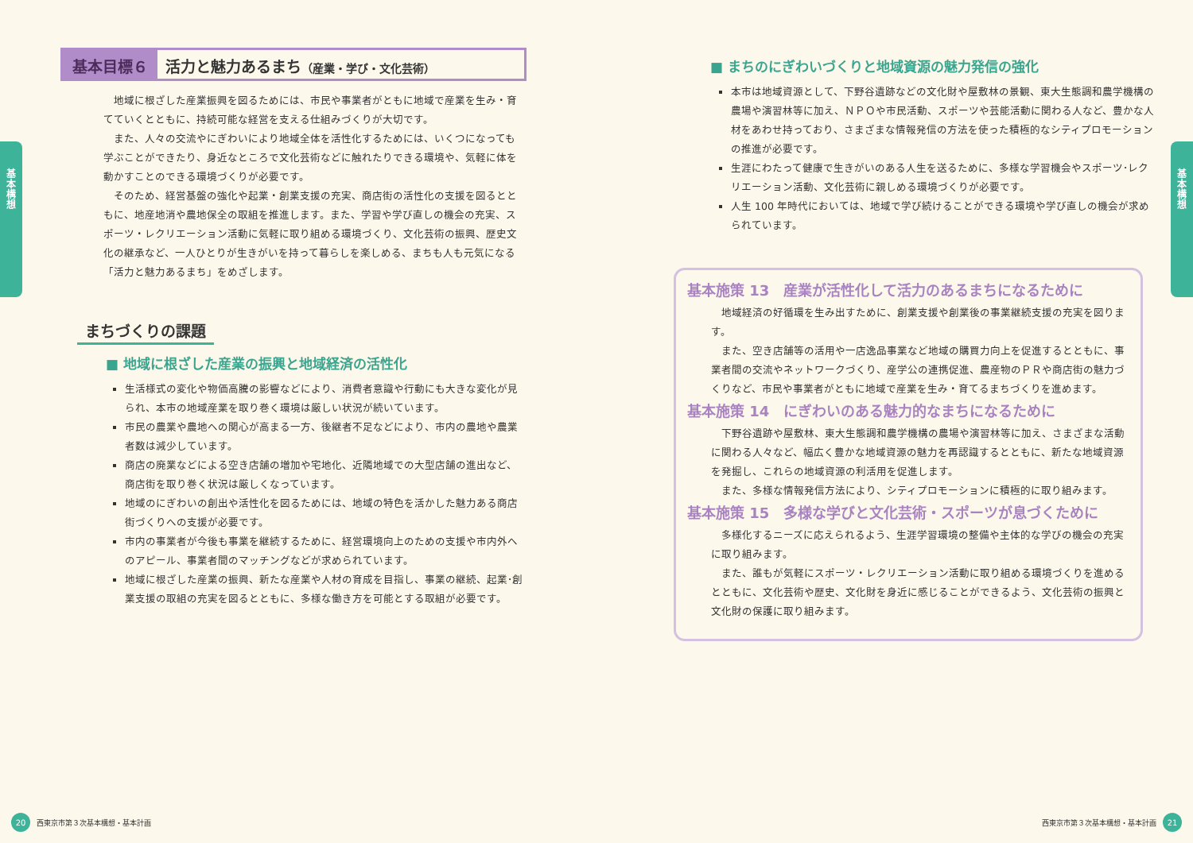基
本
構
想
基本目標６ 活力と魅力あるまち（産業・学び・文化芸術）
地域に根ざした産業振興を図るためには、市民や事業者がともに地域で産業を生み・育てていくとともに、持続可能な経営を支える仕組みづくりが大切です。
また、人々の交流やにぎわいにより地域全体を活性化するためには、いくつになっても学ぶことができたり、身近なところで文化芸術などに触れたりできる環境や、気軽に体を動かすことのできる環境づくりが必要です。
そのため、経営基盤の強化や起業・創業支援の充実、商店街の活性化の支援を図るとともに、地産地消や農地保全の取組を推進します。また、学習や学び直しの機会の充実、スポーツ・レクリエーション活動に気軽に取り組める環境づくり、文化芸術の振興、歴史文化の継承など、一人ひとりが生きがいを持って暮らしを楽しめる、まちも人も元気になる「活力と魅力あるまち」をめざします。
まちづくりの課題
■ 地域に根ざした産業の振興と地域経済の活性化
生活様式の変化や物価高騰の影響などにより、消費者意識や行動にも大きな変化が見られ、本市の地域産業を取り巻く環境は厳しい状況が続いています。
市民の農業や農地への関心が高まる一方、後継者不足などにより、市内の農地や農業者数は減少しています。
商店の廃業などによる空き店舗の増加や宅地化、近隣地域での大型店舗の進出など、商店街を取り巻く状況は厳しくなっています。
地域のにぎわいの創出や活性化を図るためには、地域の特色を活かした魅力ある商店街づくりへの支援が必要です。
市内の事業者が今後も事業を継続するために、経営環境向上のための支援や市内外へのアピール、事業者間のマッチングなどが求められています。
地域に根ざした産業の振興、新たな産業や人材の育成を目指し、事業の継続、起業･創業支援の取組の充実を図るとともに、多様な働き方を可能とする取組が必要です。
20
西東京市第３次基本構想・基本計画
基
本
構
想
■ まちのにぎわいづくりと地域資源の魅力発信の強化
本市は地域資源として、下野谷遺跡などの文化財や屋敷林の景観、東大生態調和農学機構の農場や演習林等に加え、ＮＰＯや市民活動、スポーツや芸能活動に関わる人など、豊かな人材をあわせ持っており、さまざまな情報発信の方法を使った積極的なシティプロモーションの推進が必要です。
生涯にわたって健康で生きがいのある人生を送るために、多様な学習機会やスポーツ･レクリエーション活動、文化芸術に親しめる環境づくりが必要です。
人生 100 年時代においては、地域で学び続けることができる環境や学び直しの機会が求められています。
基本施策 13　産業が活性化して活力のあるまちになるために
地域経済の好循環を生み出すために、創業支援や創業後の事業継続支援の充実を図ります。
また、空き店舗等の活用や一店逸品事業など地域の購買力向上を促進するとともに、事業者間の交流やネットワークづくり、産学公の連携促進、農産物のＰＲや商店街の魅力づくりなど、市民や事業者がともに地域で産業を生み・育てるまちづくりを進めます。
基本施策 14　にぎわいのある魅力的なまちになるために
下野谷遺跡や屋敷林、東大生態調和農学機構の農場や演習林等に加え、さまざまな活動に関わる人々など、幅広く豊かな地域資源の魅力を再認識するとともに、新たな地域資源を発掘し、これらの地域資源の利活用を促進します。
また、多様な情報発信方法により、シティプロモーションに積極的に取り組みます。
基本施策 15　多様な学びと文化芸術・スポーツが息づくために
多様化するニーズに応えられるよう、生涯学習環境の整備や主体的な学びの機会の充実に取り組みます。
また、誰もが気軽にスポーツ・レクリエーション活動に取り組める環境づくりを進めるとともに、文化芸術や歴史、文化財を身近に感じることができるよう、文化芸術の振興と文化財の保護に取り組みます。
西東京市第３次基本構想・基本計画
21